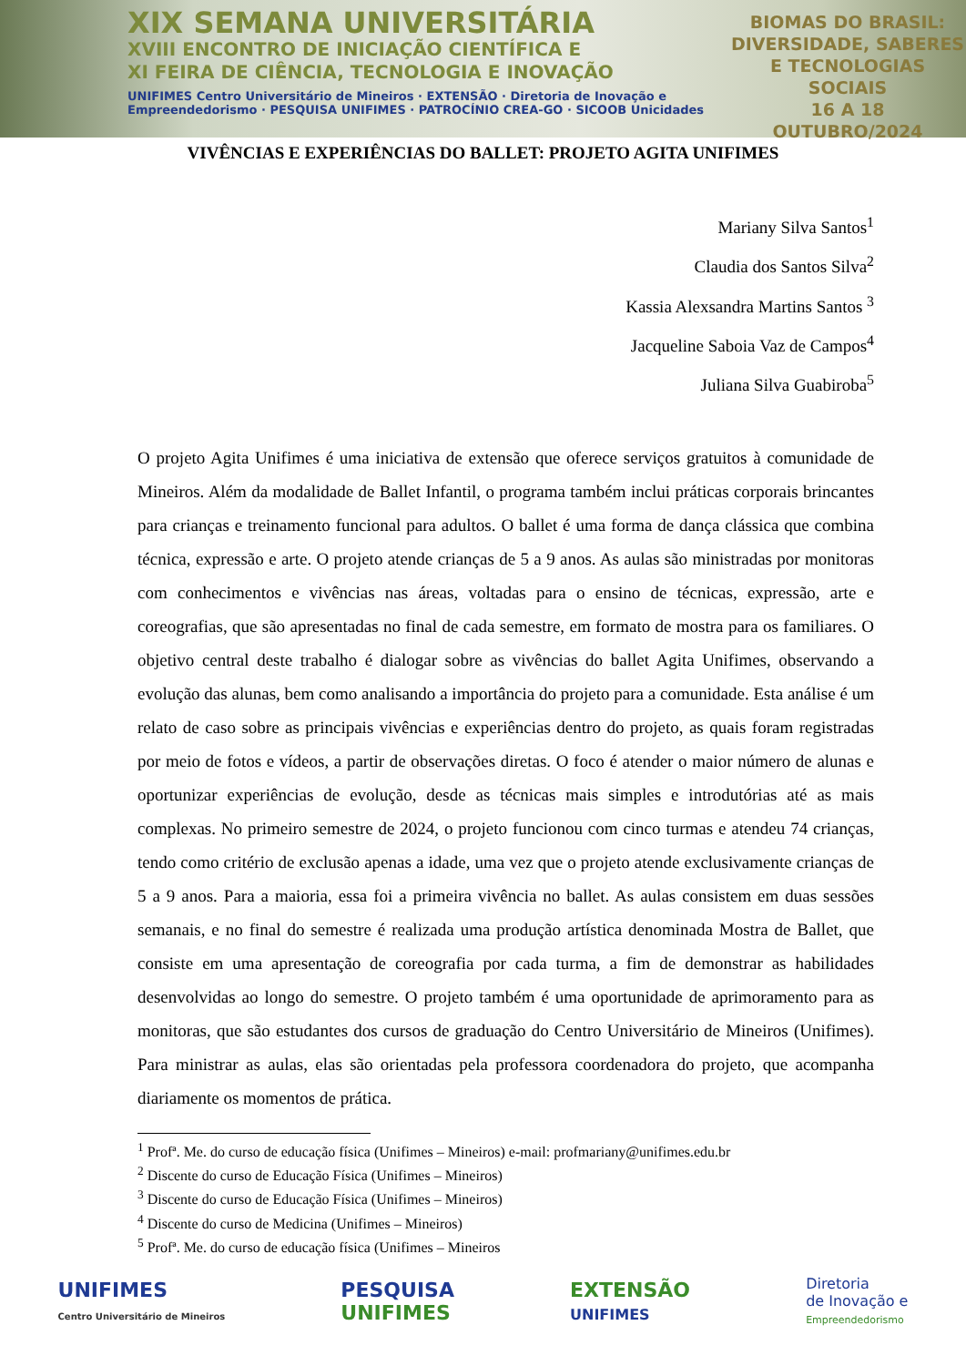XIX SEMANA UNIVERSITÁRIA
XVIII ENCONTRO DE INICIAÇÃO CIENTÍFICA E
XI FEIRA DE CIÊNCIA, TECNOLOGIA E INOVAÇÃO
UNIFIMES Centro Universitário de Mineiros · EXTENSÃO · Diretoria de Inovação e Empreendedorismo · PESQUISA UNIFIMES · PATROCÍNIO CREA-GO · SICOOB Unicidades
BIOMAS DO BRASIL:
DIVERSIDADE, SABERES
E TECNOLOGIAS SOCIAIS
16 A 18
OUTUBRO/2024
VIVÊNCIAS E EXPERIÊNCIAS DO BALLET: PROJETO AGITA UNIFIMES
Mariany Silva Santos<sup>1</sup>
Claudia dos Santos Silva<sup>2</sup>
Kassia Alexsandra Martins Santos <sup>3</sup>
Jacqueline Saboia Vaz de Campos<sup>4</sup>
Juliana Silva Guabiroba<sup>5</sup>
O projeto Agita Unifimes é uma iniciativa de extensão que oferece serviços gratuitos à comunidade de Mineiros. Além da modalidade de Ballet Infantil, o programa também inclui práticas corporais brincantes para crianças e treinamento funcional para adultos. O ballet é uma forma de dança clássica que combina técnica, expressão e arte. O projeto atende crianças de 5 a 9 anos. As aulas são ministradas por monitoras com conhecimentos e vivências nas áreas, voltadas para o ensino de técnicas, expressão, arte e coreografias, que são apresentadas no final de cada semestre, em formato de mostra para os familiares. O objetivo central deste trabalho é dialogar sobre as vivências do ballet Agita Unifimes, observando a evolução das alunas, bem como analisando a importância do projeto para a comunidade. Esta análise é um relato de caso sobre as principais vivências e experiências dentro do projeto, as quais foram registradas por meio de fotos e vídeos, a partir de observações diretas. O foco é atender o maior número de alunas e oportunizar experiências de evolução, desde as técnicas mais simples e introdutórias até as mais complexas. No primeiro semestre de 2024, o projeto funcionou com cinco turmas e atendeu 74 crianças, tendo como critério de exclusão apenas a idade, uma vez que o projeto atende exclusivamente crianças de 5 a 9 anos. Para a maioria, essa foi a primeira vivência no ballet. As aulas consistem em duas sessões semanais, e no final do semestre é realizada uma produção artística denominada Mostra de Ballet, que consiste em uma apresentação de coreografia por cada turma, a fim de demonstrar as habilidades desenvolvidas ao longo do semestre. O projeto também é uma oportunidade de aprimoramento para as monitoras, que são estudantes dos cursos de graduação do Centro Universitário de Mineiros (Unifimes). Para ministrar as aulas, elas são orientadas pela professora coordenadora do projeto, que acompanha diariamente os momentos de prática.
<sup>1</sup> Profª. Me. do curso de educação física (Unifimes – Mineiros) e-mail: profmariany@unifimes.edu.br
<sup>2</sup> Discente do curso de Educação Física (Unifimes – Mineiros)
<sup>3</sup> Discente do curso de Educação Física (Unifimes – Mineiros)
<sup>4</sup> Discente do curso de Medicina (Unifimes – Mineiros)
<sup>5</sup> Profª. Me. do curso de educação física (Unifimes – Mineiros
UNIFIMES
Centro Universitário de Mineiros
PESQUISA
UNIFIMES
EXTENSÃO
UNIFIMES
Diretoria
de Inovação e
Empreendedorismo